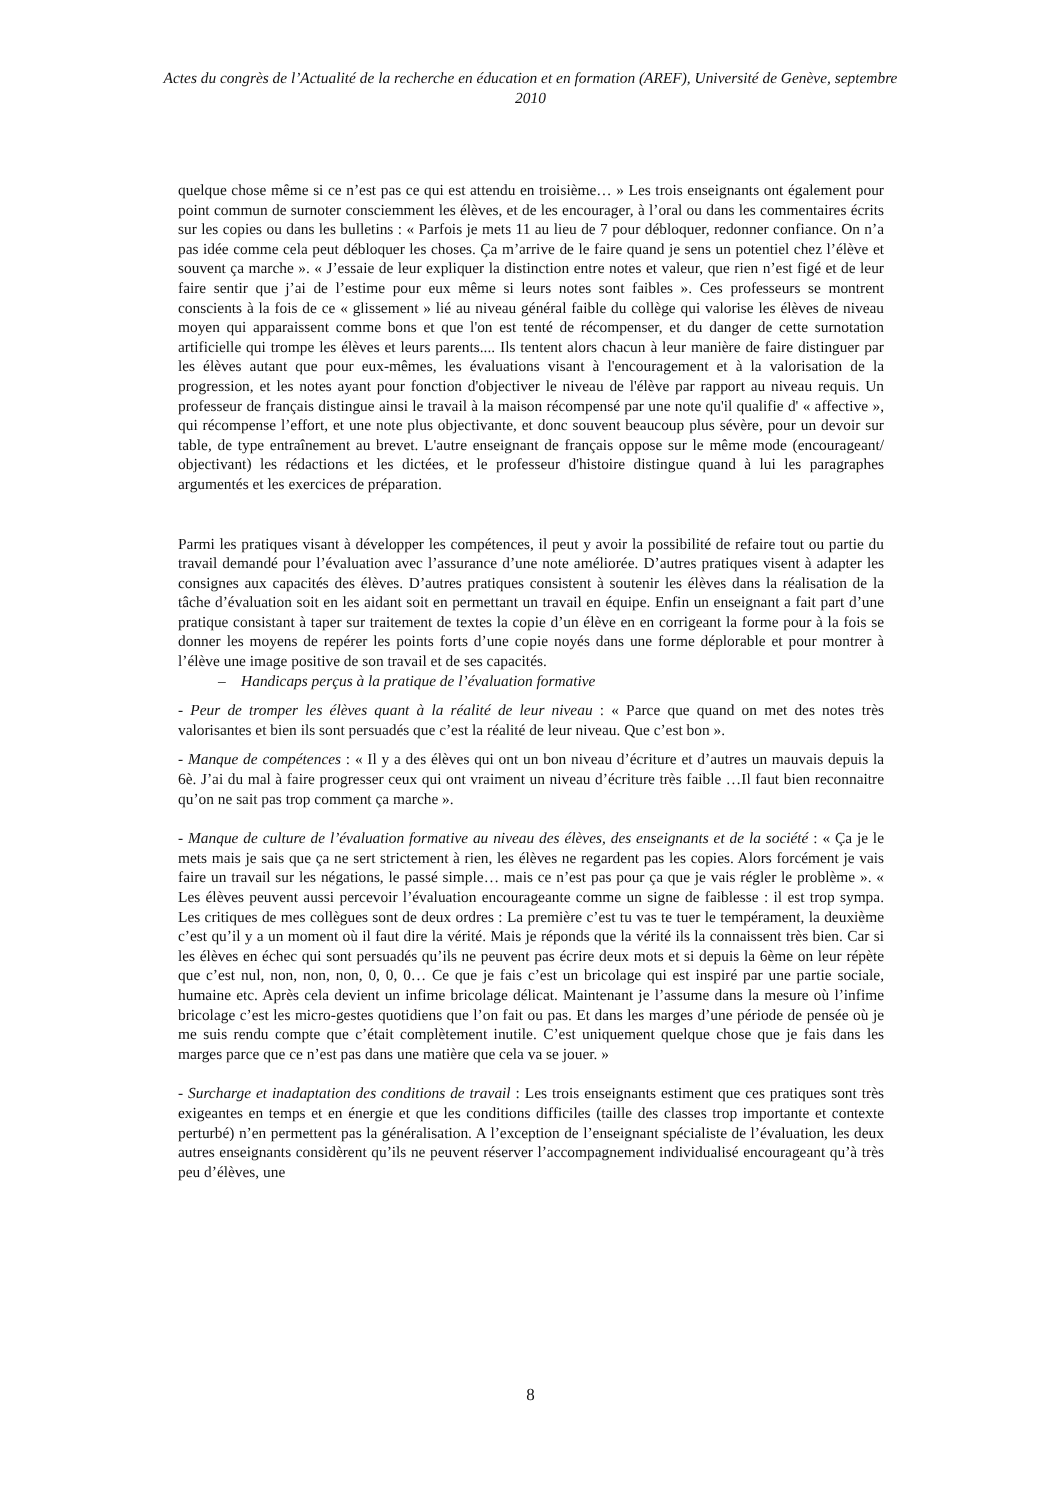Actes du congrès de l’Actualité de la recherche en éducation et en formation (AREF), Université de Genève, septembre 2010
quelque chose même si ce n’est pas ce qui est attendu en troisième… » Les trois enseignants ont également pour point commun de surnoter consciemment les élèves, et de les encourager, à l’oral ou dans les commentaires écrits sur les copies ou dans les bulletins : « Parfois je mets 11 au lieu de 7 pour débloquer, redonner confiance. On n’a pas idée comme cela peut débloquer les choses. Ça m’arrive de le faire quand je sens un potentiel chez l’élève et souvent ça marche ». « J’essaie de leur expliquer la distinction entre notes et valeur, que rien n’est figé et de leur faire sentir que j’ai de l’estime pour eux même si leurs notes sont faibles ». Ces professeurs se montrent conscients à la fois de ce « glissement » lié au niveau général faible du collège qui valorise les élèves de niveau moyen qui apparaissent comme bons et que l'on est tenté de récompenser, et du danger de cette surnotation artificielle qui trompe les élèves et leurs parents.... Ils tentent alors chacun à leur manière de faire distinguer par les élèves autant que pour eux-mêmes, les évaluations visant à l'encouragement et à la valorisation de la progression, et les notes ayant pour fonction d'objectiver le niveau de l'élève par rapport au niveau requis. Un professeur de français distingue ainsi le travail à la maison récompensé par une note qu'il qualifie d' « affective », qui récompense l’effort, et une note plus objectivante, et donc souvent beaucoup plus sévère, pour un devoir sur table, de type entraînement au brevet. L'autre enseignant de français oppose sur le même mode (encourageant/ objectivant) les rédactions et les dictées, et le professeur d'histoire distingue quand à lui les paragraphes argumentés et les exercices de préparation.
Parmi les pratiques visant à développer les compétences, il peut y avoir la possibilité de refaire tout ou partie du travail demandé pour l’évaluation avec l’assurance d’une note améliorée. D’autres pratiques visent à adapter les consignes aux capacités des élèves. D’autres pratiques consistent à soutenir les élèves dans la réalisation de la tâche d’évaluation soit en les aidant soit en permettant un travail en équipe. Enfin un enseignant a fait part d’une pratique consistant à taper sur traitement de textes la copie d’un élève en en corrigeant la forme pour à la fois se donner les moyens de repérer les points forts d’une copie noyés dans une forme déplorable et pour montrer à l’élève une image positive de son travail et de ses capacités.
– Handicaps perçus à la pratique de l’évaluation formative
- Peur de tromper les élèves quant à la réalité de leur niveau : « Parce que quand on met des notes très valorisantes et bien ils sont persuadés que c’est la réalité de leur niveau. Que c’est bon ».
- Manque de compétences : « Il y a des élèves qui ont un bon niveau d’écriture et d’autres un mauvais depuis la 6è. J’ai du mal à faire progresser ceux qui ont vraiment un niveau d’écriture très faible …Il faut bien reconnaitre qu’on ne sait pas trop comment ça marche ».
- Manque de culture de l’évaluation formative au niveau des élèves, des enseignants et de la société : « Ça je le mets mais je sais que ça ne sert strictement à rien, les élèves ne regardent pas les copies. Alors forcément je vais faire un travail sur les négations, le passé simple… mais ce n’est pas pour ça que je vais régler le problème ». « Les élèves peuvent aussi percevoir l’évaluation encourageante comme un signe de faiblesse : il est trop sympa. Les critiques de mes collègues sont de deux ordres : La première c’est tu vas te tuer le tempérament, la deuxième c’est qu’il y a un moment où il faut dire la vérité. Mais je réponds que la vérité ils la connaissent très bien. Car si les élèves en échec qui sont persuadés qu’ils ne peuvent pas écrire deux mots et si depuis la 6ème on leur répète que c’est nul, non, non, non, 0, 0, 0… Ce que je fais c’est un bricolage qui est inspiré par une partie sociale, humaine etc. Après cela devient un infime bricolage délicat. Maintenant je l’assume dans la mesure où l’infime bricolage c’est les micro-gestes quotidiens que l’on fait ou pas. Et dans les marges d’une période de pensée où je me suis rendu compte que c’était complètement inutile. C’est uniquement quelque chose que je fais dans les marges parce que ce n’est pas dans une matière que cela va se jouer. »
- Surcharge et inadaptation des conditions de travail : Les trois enseignants estiment que ces pratiques sont très exigeantes en temps et en énergie et que les conditions difficiles (taille des classes trop importante et contexte perturbé) n’en permettent pas la généralisation. A l’exception de l’enseignant spécialiste de l’évaluation, les deux autres enseignants considèrent qu’ils ne peuvent réserver l’accompagnement individualisé encourageant qu’à très peu d’élèves, une
8